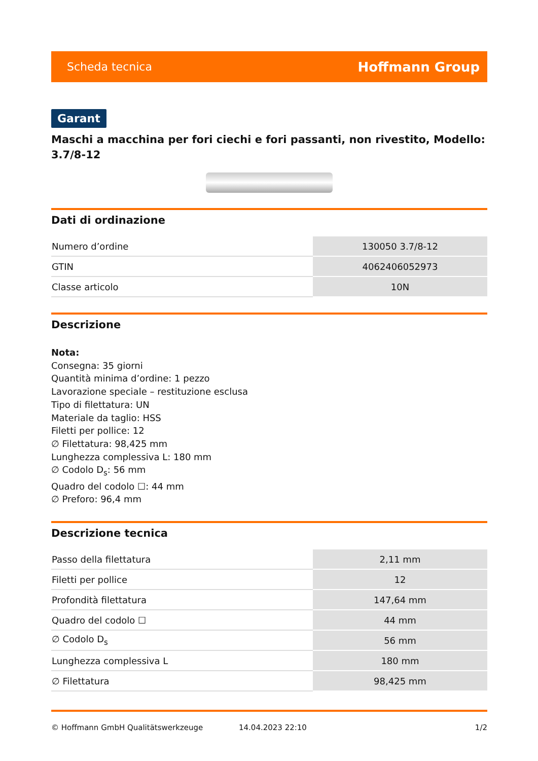Scheda tecnica Hoffmann Group
Garant
Maschi a macchina per fori ciechi e fori passanti, non rivestito, Modello: 3.7/8-12
Dati di ordinazione
| Numero d’ordine | 130050 3.7/8-12 |
| GTIN | 4062406052973 |
| Classe articolo | 10N |
Descrizione
Nota:
Consegna: 35 giorni
Quantità minima d’ordine: 1 pezzo
Lavorazione speciale – restituzione esclusa
Tipo di filettatura: UN
Materiale da taglio: HSS
Filetti per pollice: 12
∅ Filettatura: 98,425 mm
Lunghezza complessiva L: 180 mm
∅ Codolo D<sub>s</sub>: 56 mm
Quadro del codolo ☐: 44 mm
∅ Preforo: 96,4 mm
Descrizione tecnica
| Passo della filettatura | 2,11 mm |
| Filetti per pollice | 12 |
| Profondità filettatura | 147,64 mm |
| Quadro del codolo ☐ | 44 mm |
| ∅ Codolo D<sub>s</sub> | 56 mm |
| Lunghezza complessiva L | 180 mm |
| ∅ Filettatura | 98,425 mm |
© Hoffmann GmbH Qualitätswerkzeuge 14.04.2023 22:10 1/2